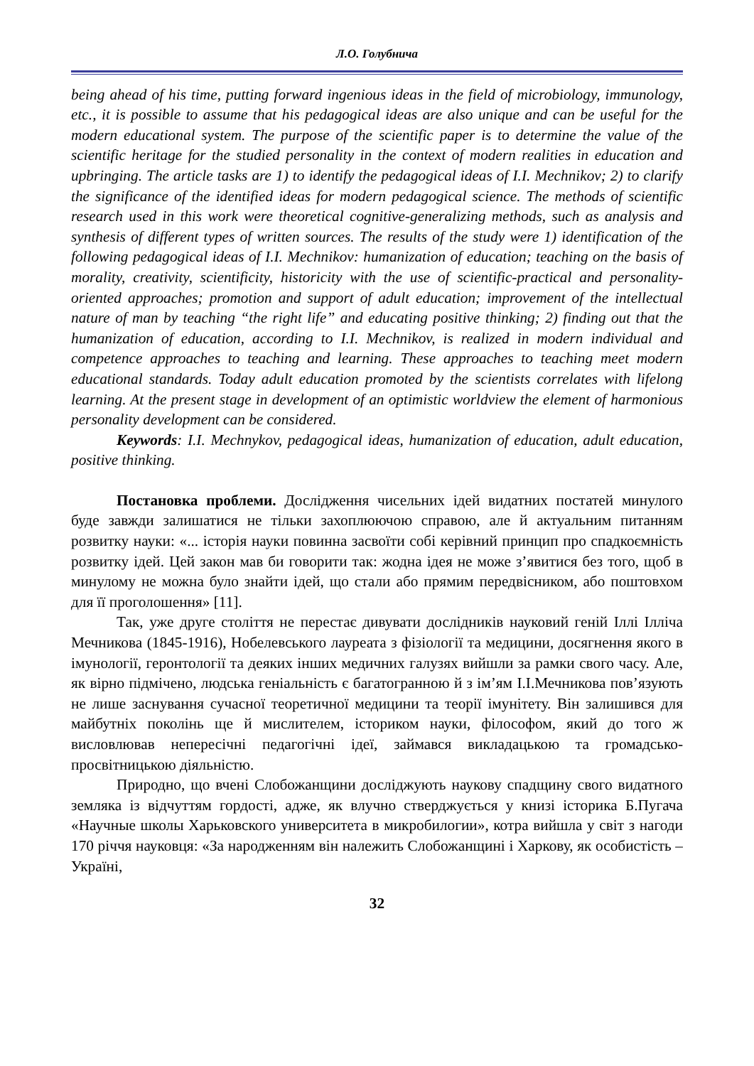Л.О. Голубнича
being ahead of his time, putting forward ingenious ideas in the field of microbiology, immunology, etc., it is possible to assume that his pedagogical ideas are also unique and can be useful for the modern educational system. The purpose of the scientific paper is to determine the value of the scientific heritage for the studied personality in the context of modern realities in education and upbringing. The article tasks are 1) to identify the pedagogical ideas of I.I. Mechnikov; 2) to clarify the significance of the identified ideas for modern pedagogical science. The methods of scientific research used in this work were theoretical cognitive-generalizing methods, such as analysis and synthesis of different types of written sources. The results of the study were 1) identification of the following pedagogical ideas of I.I. Mechnikov: humanization of education; teaching on the basis of morality, creativity, scientificity, historicity with the use of scientific-practical and personality-oriented approaches; promotion and support of adult education; improvement of the intellectual nature of man by teaching “the right life” and educating positive thinking; 2) finding out that the humanization of education, according to I.I. Mechnikov, is realized in modern individual and competence approaches to teaching and learning. These approaches to teaching meet modern educational standards. Today adult education promoted by the scientists correlates with lifelong learning. At the present stage in development of an optimistic worldview the element of harmonious personality development can be considered.
Keywords: I.I. Mechnykov, pedagogical ideas, humanization of education, adult education, positive thinking.
Постановка проблеми. Дослідження чисельних ідей видатних постатей минулого буде завжди залишатися не тільки захоплюючою справою, але й актуальним питанням розвитку науки: «... історія науки повинна засвоїти собі керівний принцип про спадкоємність розвитку ідей. Цей закон мав би говорити так: жодна ідея не може з’явитися без того, щоб в минулому не можна було знайти ідей, що стали або прямим передвісником, або поштовхом для її проголошення» [11].
Так, уже друге століття не перестає дивувати дослідників науковий геній Іллі Ілліча Мечникова (1845-1916), Нобелевського лауреата з фізіології та медицини, досягнення якого в імунології, геронтології та деяких інших медичних галузях вийшли за рамки свого часу. Але, як вірно підмічено, людська геніальність є багатогранною й з ім’ям І.І.Мечникова пов’язують не лише заснування сучасної теоретичної медицини та теорії імунітету. Він залишився для майбутніх поколінь ще й мислителем, істориком науки, філософом, який до того ж висловлював непересічні педагогічні ідеї, займався викладацькою та громадсько-просвітницькою діяльністю.
Природно, що вчені Слобожанщини досліджують наукову спадщину свого видатного земляка із відчуттям гордості, адже, як влучно стверджується у книзі історика Б.Пугача «Научные школы Харьковского университета в микробилогии», котра вийшла у світ з нагоди 170 річчя науковця: «За народженням він належить Слобожанщині і Харкову, як особистість – Україні,
32